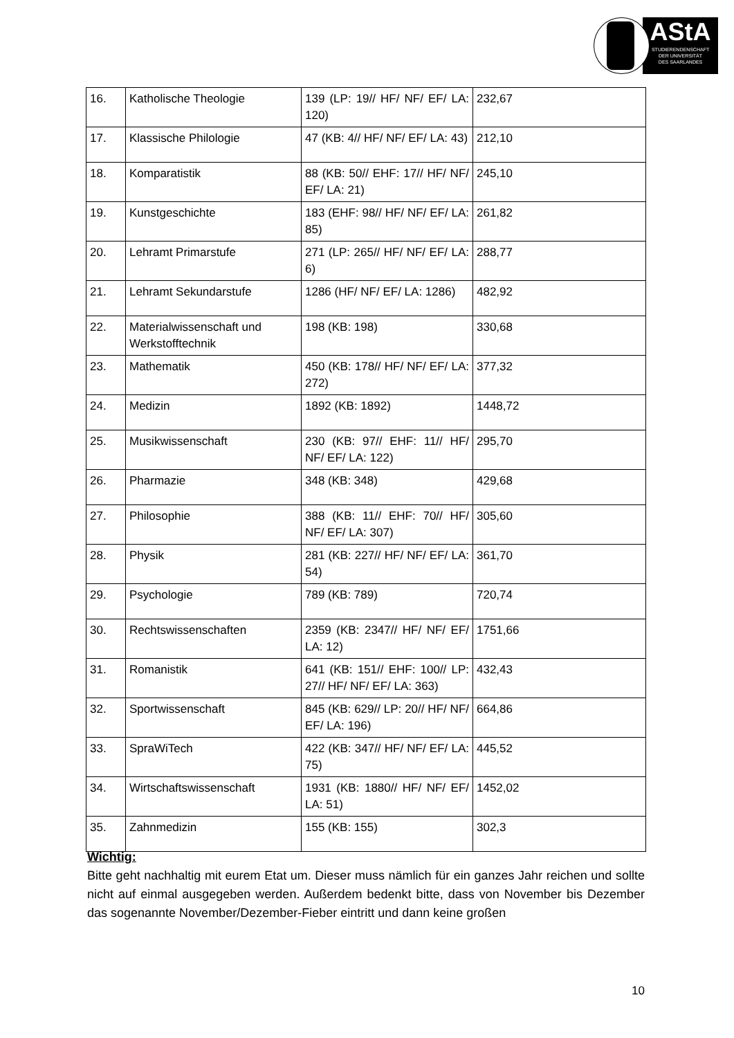AStA
STUDIERENDENSCHAFT
DER UNIVERSITÄT
DES SAARLANDES
| 16. | Katholische Theologie | 139 (LP: 19// HF/ NF/ EF/ LA: 120) | 232,67 |
| 17. | Klassische Philologie | 47 (KB: 4// HF/ NF/ EF/ LA: 43) | 212,10 |
| 18. | Komparatistik | 88 (KB: 50// EHF: 17// HF/ NF/ EF/ LA: 21) | 245,10 |
| 19. | Kunstgeschichte | 183 (EHF: 98// HF/ NF/ EF/ LA: 85) | 261,82 |
| 20. | Lehramt Primarstufe | 271 (LP: 265// HF/ NF/ EF/ LA: 6) | 288,77 |
| 21. | Lehramt Sekundarstufe | 1286 (HF/ NF/ EF/ LA: 1286) | 482,92 |
| 22. | Materialwissenschaft und Werkstofftechnik | 198 (KB: 198) | 330,68 |
| 23. | Mathematik | 450 (KB: 178// HF/ NF/ EF/ LA: 272) | 377,32 |
| 24. | Medizin | 1892 (KB: 1892) | 1448,72 |
| 25. | Musikwissenschaft | 230 (KB: 97// EHF: 11// HF/ NF/ EF/ LA: 122) | 295,70 |
| 26. | Pharmazie | 348 (KB: 348) | 429,68 |
| 27. | Philosophie | 388 (KB: 11// EHF: 70// HF/ NF/ EF/ LA: 307) | 305,60 |
| 28. | Physik | 281 (KB: 227// HF/ NF/ EF/ LA: 54) | 361,70 |
| 29. | Psychologie | 789 (KB: 789) | 720,74 |
| 30. | Rechtswissenschaften | 2359 (KB: 2347// HF/ NF/ EF/ LA: 12) | 1751,66 |
| 31. | Romanistik | 641 (KB: 151// EHF: 100// LP: 27// HF/ NF/ EF/ LA: 363) | 432,43 |
| 32. | Sportwissenschaft | 845 (KB: 629// LP: 20// HF/ NF/ EF/ LA: 196) | 664,86 |
| 33. | SpraWiTech | 422 (KB: 347// HF/ NF/ EF/ LA: 75) | 445,52 |
| 34. | Wirtschaftswissenschaft | 1931 (KB: 1880// HF/ NF/ EF/ LA: 51) | 1452,02 |
| 35. | Zahnmedizin | 155 (KB: 155) | 302,3 |
Wichtig:
Bitte geht nachhaltig mit eurem Etat um. Dieser muss nämlich für ein ganzes Jahr reichen und sollte nicht auf einmal ausgegeben werden. Außerdem bedenkt bitte, dass von November bis Dezember das sogenannte November/Dezember-Fieber eintritt und dann keine großen
10